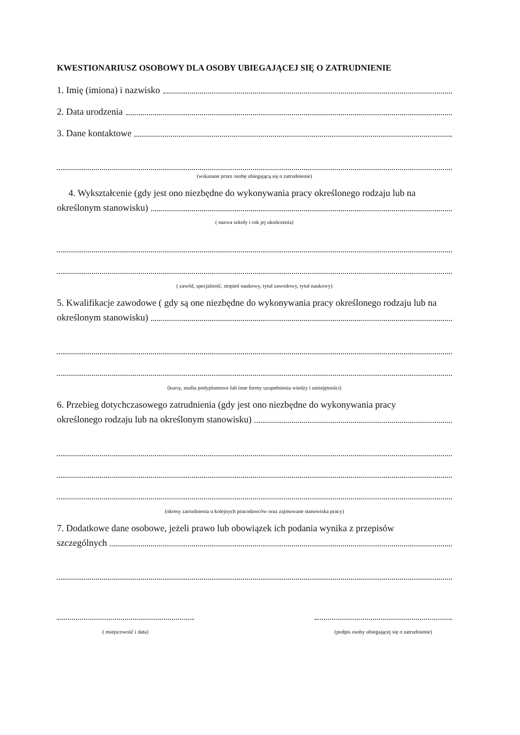KWESTIONARIUSZ OSOBOWY DLA OSOBY UBIEGAJĄCEJ SIĘ O ZATRUDNIENIE
1. Imię (imiona) i nazwisko
2. Data urodzenia
3. Dane kontaktowe
(wskazane przez osobę ubiegającą się o zatrudnienie)
4. Wykształcenie (gdy jest ono niezbędne do wykonywania pracy określonego rodzaju lub na
określonym stanowisku)
( nazwa szkoły i rok jej ukończenia)
( zawód, specjalność, stopień naukowy, tytuł zawodowy, tytuł naukowy)
5. Kwalifikacje zawodowe ( gdy są one niezbędne do wykonywania pracy określonego rodzaju lub na
określonym stanowisku)
(kursy, studia podyplomowe lub inne formy uzupełnienia wiedzy i umiejętności)
6. Przebieg dotychczasowego zatrudnienia (gdy jest ono niezbędne do wykonywania pracy
określonego rodzaju lub na określonym stanowisku)
(okresy zatrudnienia u kolejnych pracodawców oraz zajmowane stanowiska pracy)
7. Dodatkowe dane osobowe, jeżeli prawo lub obowiązek ich podania wynika z przepisów
szczególnych
( miejscowość i data) (podpis osoby ubiegającej się o zatrudnienie)